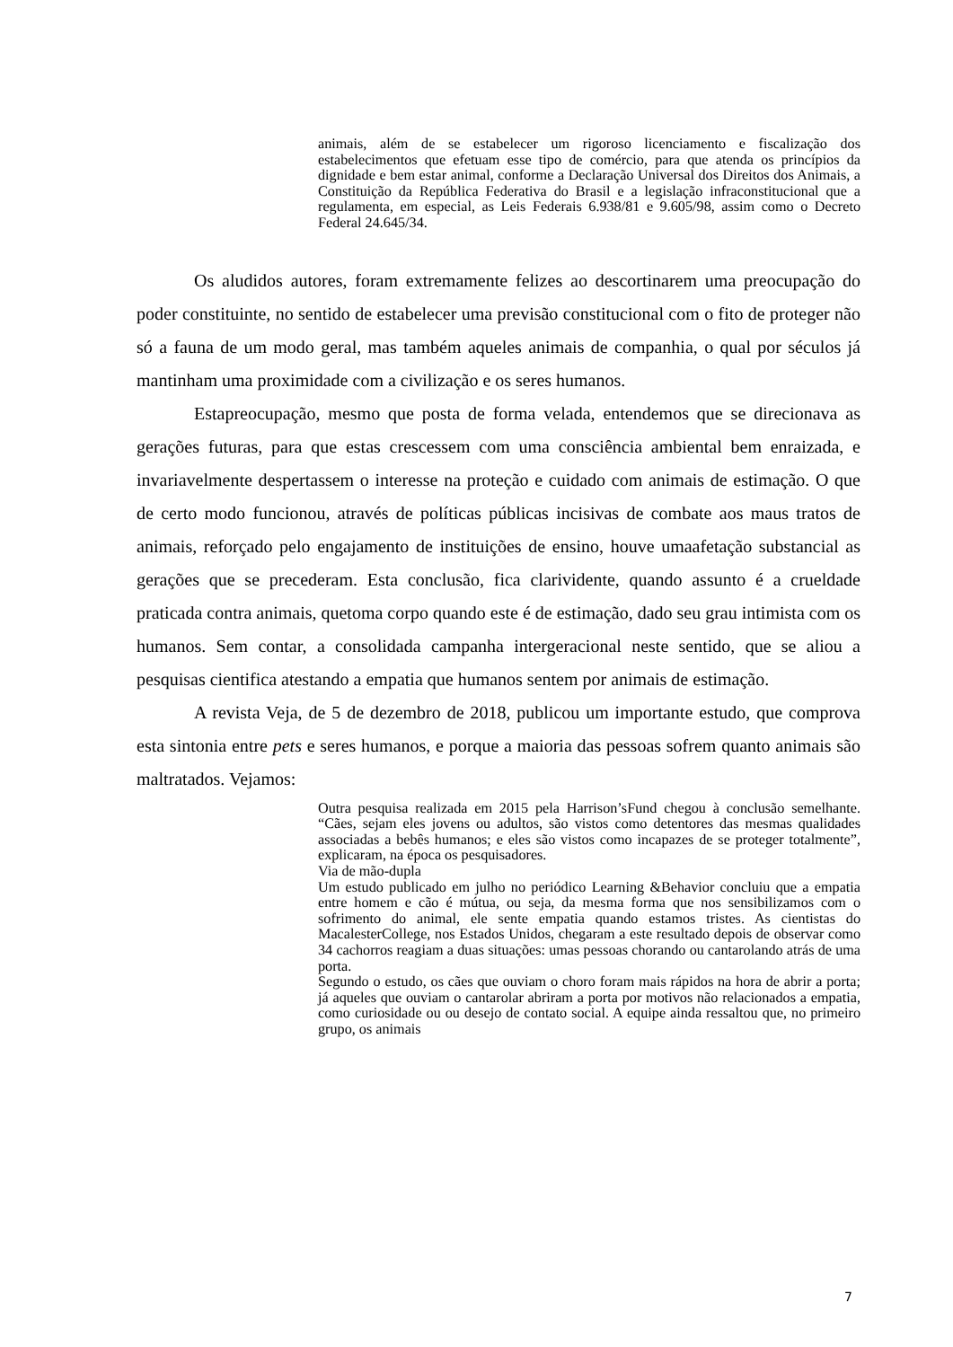animais, além de se estabelecer um rigoroso licenciamento e fiscalização dos estabelecimentos que efetuam esse tipo de comércio, para que atenda os princípios da dignidade e bem estar animal, conforme a Declaração Universal dos Direitos dos Animais, a Constituição da República Federativa do Brasil e a legislação infraconstitucional que a regulamenta, em especial, as Leis Federais 6.938/81 e 9.605/98, assim como o Decreto Federal 24.645/34.
Os aludidos autores, foram extremamente felizes ao descortinarem uma preocupação do poder constituinte, no sentido de estabelecer uma previsão constitucional com o fito de proteger não só a fauna de um modo geral, mas também aqueles animais de companhia, o qual por séculos já mantinham uma proximidade com a civilização e os seres humanos.
Estapreocupação, mesmo que posta de forma velada, entendemos que se direcionava as gerações futuras, para que estas crescessem com uma consciência ambiental bem enraizada, e invariavelmente despertassem o interesse na proteção e cuidado com animais de estimação. O que de certo modo funcionou, através de políticas públicas incisivas de combate aos maus tratos de animais, reforçado pelo engajamento de instituições de ensino, houve umaafetação substancial as gerações que se precederam. Esta conclusão, fica clarividente, quando assunto é a crueldade praticada contra animais, quetoma corpo quando este é de estimação, dado seu grau intimista com os humanos. Sem contar, a consolidada campanha intergeracional neste sentido, que se aliou a pesquisas cientifica atestando a empatia que humanos sentem por animais de estimação.
A revista Veja, de 5 de dezembro de 2018, publicou um importante estudo, que comprova esta sintonia entre pets e seres humanos, e porque a maioria das pessoas sofrem quanto animais são maltratados. Vejamos:
Outra pesquisa realizada em 2015 pela Harrison’sFund chegou à conclusão semelhante. “Cães, sejam eles jovens ou adultos, são vistos como detentores das mesmas qualidades associadas a bebês humanos; e eles são vistos como incapazes de se proteger totalmente”, explicaram, na época os pesquisadores.
Via de mão-dupla
Um estudo publicado em julho no periódico Learning &Behavior concluiu que a empatia entre homem e cão é mútua, ou seja, da mesma forma que nos sensibilizamos com o sofrimento do animal, ele sente empatia quando estamos tristes. As cientistas do MacalesterCollege, nos Estados Unidos, chegaram a este resultado depois de observar como 34 cachorros reagiam a duas situações: umas pessoas chorando ou cantarolando atrás de uma porta.
Segundo o estudo, os cães que ouviam o choro foram mais rápidos na hora de abrir a porta; já aqueles que ouviam o cantarolar abriram a porta por motivos não relacionados a empatia, como curiosidade ou ou desejo de contato social. A equipe ainda ressaltou que, no primeiro grupo, os animais
7